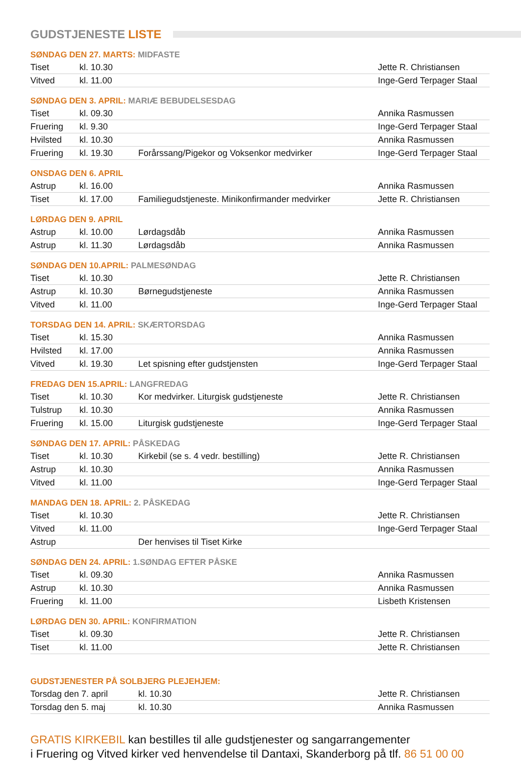GUDSTJENESTE LISTE
SØNDAG DEN 27. MARTS: MIDFASTE
| Tiset | kl. 10.30 | | Jette R. Christiansen |
| Vitved | kl. 11.00 | | Inge-Gerd Terpager Staal |
SØNDAG DEN 3. APRIL: MARIÆ BEBUDELSESDAG
| Tiset | kl. 09.30 | | Annika Rasmussen |
| Fruering | kl. 9.30 | | Inge-Gerd Terpager Staal |
| Hvilsted | kl. 10.30 | | Annika Rasmussen |
| Fruering | kl. 19.30 | Forårssang/Pigekor og Voksenkor medvirker | Inge-Gerd Terpager Staal |
ONSDAG DEN 6. APRIL
| Astrup | kl. 16.00 | | Annika Rasmussen |
| Tiset | kl. 17.00 | Familiegudstjeneste. Minikonfirmander medvirker | Jette R. Christiansen |
LØRDAG DEN 9. APRIL
| Astrup | kl. 10.00 | Lørdagsdåb | Annika Rasmussen |
| Astrup | kl. 11.30 | Lørdagsdåb | Annika Rasmussen |
SØNDAG DEN 10.APRIL: PALMESØNDAG
| Tiset | kl. 10.30 | | Jette R. Christiansen |
| Astrup | kl. 10.30 | Børnegudstjeneste | Annika Rasmussen |
| Vitved | kl. 11.00 | | Inge-Gerd Terpager Staal |
TORSDAG DEN 14. APRIL: SKÆRTORSDAG
| Tiset | kl. 15.30 | | Annika Rasmussen |
| Hvilsted | kl. 17.00 | | Annika Rasmussen |
| Vitved | kl. 19.30 | Let spisning efter gudstjensten | Inge-Gerd Terpager Staal |
FREDAG DEN 15.APRIL: LANGFREDAG
| Tiset | kl. 10.30 | Kor medvirker. Liturgisk gudstjeneste | Jette R. Christiansen |
| Tulstrup | kl. 10.30 | | Annika Rasmussen |
| Fruering | kl. 15.00 | Liturgisk gudstjeneste | Inge-Gerd Terpager Staal |
SØNDAG DEN 17. APRIL: PÅSKEDAG
| Tiset | kl. 10.30 | Kirkebil (se s. 4 vedr. bestilling) | Jette R. Christiansen |
| Astrup | kl. 10.30 | | Annika Rasmussen |
| Vitved | kl. 11.00 | | Inge-Gerd Terpager Staal |
MANDAG DEN 18. APRIL: 2. PÅSKEDAG
| Tiset | kl. 10.30 | | Jette R. Christiansen |
| Vitved | kl. 11.00 | | Inge-Gerd Terpager Staal |
| Astrup | | Der henvises til Tiset Kirke | |
SØNDAG DEN 24. APRIL: 1.SØNDAG EFTER PÅSKE
| Tiset | kl. 09.30 | | Annika Rasmussen |
| Astrup | kl. 10.30 | | Annika Rasmussen |
| Fruering | kl. 11.00 | | Lisbeth Kristensen |
LØRDAG DEN 30. APRIL: KONFIRMATION
| Tiset | kl. 09.30 | | Jette R. Christiansen |
| Tiset | kl. 11.00 | | Jette R. Christiansen |
GUDSTJENESTER PÅ SOLBJERG PLEJEHJEM:
| Torsdag den 7. april | kl. 10.30 | Jette R. Christiansen |
| Torsdag den 5. maj | kl. 10.30 | Annika Rasmussen |
GRATIS KIRKEBIL kan bestilles til alle gudstjenester og sangarrangementer
i Fruering og Vitved kirker ved henvendelse til Dantaxi, Skanderborg på tlf. 86 51 00 00